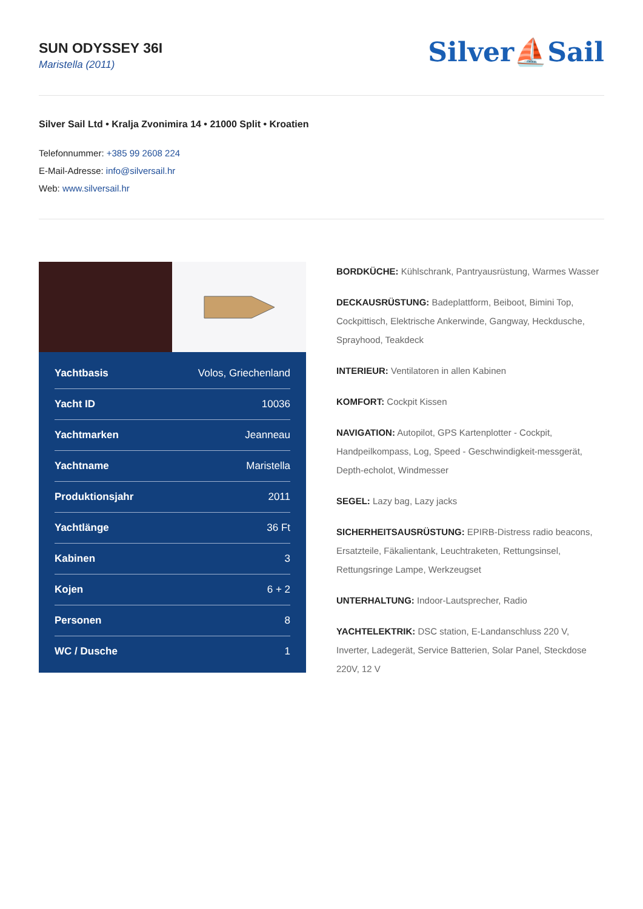SUN ODYSSEY 36I
Maristella (2011)
Silver⛵Sail
Silver Sail Ltd • Kralja Zvonimira 14 • 21000 Split • Kroatien
Telefonnummer: +385 99 2608 224
E-Mail-Adresse: info@silversail.hr
Web: www.silversail.hr
| Yachtbasis | Volos, Griechenland |
| Yacht ID | 10036 |
| Yachtmarken | Jeanneau |
| Yachtname | Maristella |
| Produktionsjahr | 2011 |
| Yachtlänge | 36 Ft |
| Kabinen | 3 |
| Kojen | 6 + 2 |
| Personen | 8 |
| WC / Dusche | 1 |
BORDKÜCHE: Kühlschrank, Pantryausrüstung, Warmes Wasser
DECKAUSRÜSTUNG: Badeplattform, Beiboot, Bimini Top, Cockpittisch, Elektrische Ankerwinde, Gangway, Heckdusche, Sprayhood, Teakdeck
INTERIEUR: Ventilatoren in allen Kabinen
KOMFORT: Cockpit Kissen
NAVIGATION: Autopilot, GPS Kartenplotter - Cockpit, Handpeilkompass, Log, Speed - Geschwindigkeit-messgerät, Depth-echolot, Windmesser
SEGEL: Lazy bag, Lazy jacks
SICHERHEITSAUSRÜSTUNG: EPIRB-Distress radio beacons, Ersatzteile, Fäkalientank, Leuchtraketen, Rettungsinsel, Rettungsringe Lampe, Werkzeugset
UNTERHALTUNG: Indoor-Lautsprecher, Radio
YACHTELEKTRIK: DSC station, E-Landanschluss 220 V, Inverter, Ladegerät, Service Batterien, Solar Panel, Steckdose 220V, 12 V